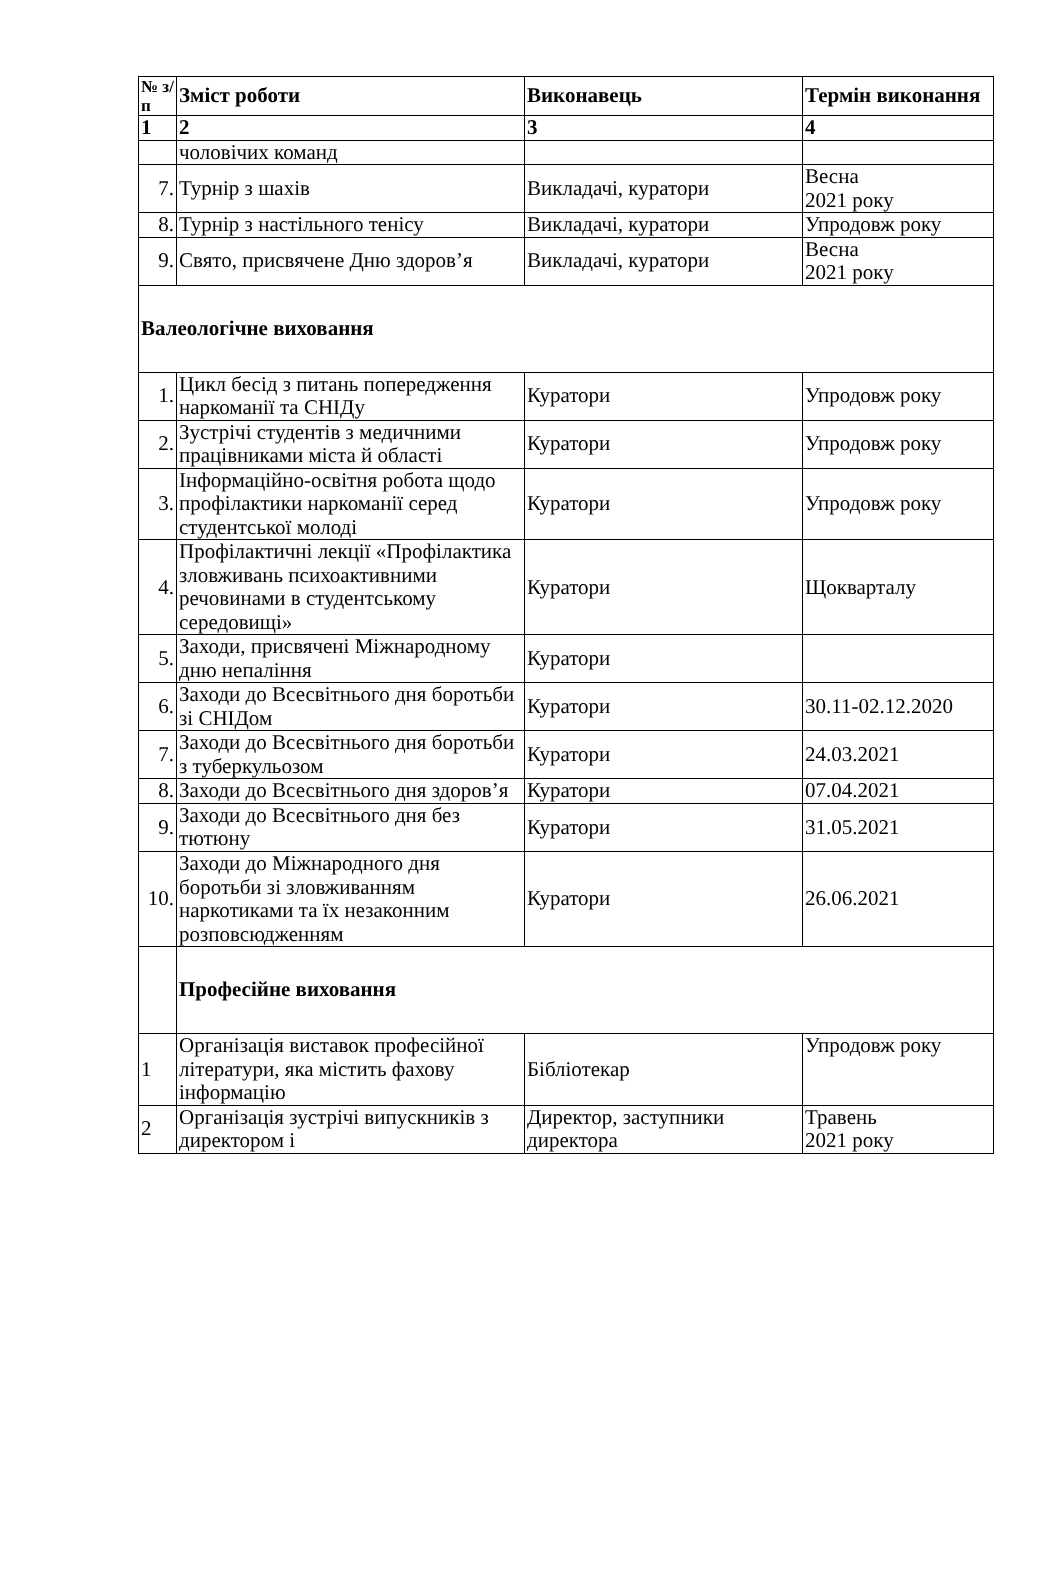| № з/п | Зміст роботи | Виконавець | Термін виконання |
| --- | --- | --- | --- |
| 1 | 2 | 3 | 4 |
| | чоловічих команд | | |
| 7. | Турнір з шахів | Викладачі, куратори | Весна 2021 року |
| 8. | Турнір з настільного тенісу | Викладачі, куратори | Упродовж року |
| 9. | Свято, присвячене Дню здоров’я | Викладачі, куратори | Весна 2021 року |
| Валеологічне виховання | | | |
| 1. | Цикл бесід з питань попередження наркоманії та СНІДу | Куратори | Упродовж року |
| 2. | Зустрічі студентів з медичними працівниками міста й області | Куратори | Упродовж року |
| 3. | Інформаційно-освітня робота щодо профілактики наркоманії серед студентської молоді | Куратори | Упродовж року |
| 4. | Профілактичні лекції «Профілактика зловживань психоактивними речовинами в студентському середовищі» | Куратори | Щокварталу |
| 5. | Заходи, присвячені Міжнародному дню непаління | Куратори | |
| 6. | Заходи до Всесвітнього дня боротьби зі СНІДом | Куратори | 30.11-02.12.2020 |
| 7. | Заходи до Всесвітнього дня боротьби з туберкульозом | Куратори | 24.03.2021 |
| 8. | Заходи до Всесвітнього дня здоров’я | Куратори | 07.04.2021 |
| 9. | Заходи до Всесвітнього дня без тютюну | Куратори | 31.05.2021 |
| 10. | Заходи до Міжнародного дня боротьби зі зловживанням наркотиками та їх незаконним розповсюдженням | Куратори | 26.06.2021 |
| | Професійне виховання | | |
| 1 | Організація виставок професійної літератури, яка містить фахову інформацію | Бібліотекар | Упродовж року |
| 2 | Організація зустрічі випускників з директором і | Директор, заступники директора | Травень 2021 року |